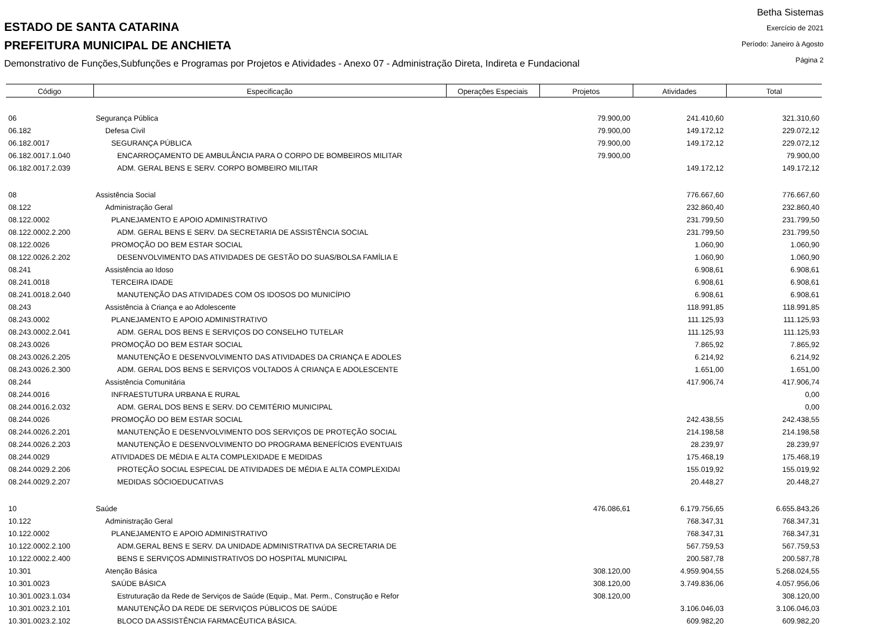ESTADO DE SANTA CATARINA
PREFEITURA MUNICIPAL DE ANCHIETA
Demonstrativo de Funções,Subfunções e Programas por Projetos e Atividades - Anexo 07 - Administração Direta, Indireta e Fundacional
Betha Sistemas
Exercício de 2021
Período: Janeiro à Agosto
Página 2
| Código | Especificação | Operações Especiais | Projetos | Atividades | Total |
| --- | --- | --- | --- | --- | --- |
| 06 | Segurança Pública | | 79.900,00 | 241.410,60 | 321.310,60 |
| 06.182 | Defesa Civil | | 79.900,00 | 149.172,12 | 229.072,12 |
| 06.182.0017 | SEGURANÇA PÚBLICA | | 79.900,00 | 149.172,12 | 229.072,12 |
| 06.182.0017.1.040 | ENCARROÇAMENTO DE AMBULÂNCIA PARA O CORPO DE BOMBEIROS MILITAR | | 79.900,00 | | 79.900,00 |
| 06.182.0017.2.039 | ADM. GERAL BENS E SERV. CORPO BOMBEIRO MILITAR | | | 149.172,12 | 149.172,12 |
| 08 | Assistência Social | | | 776.667,60 | 776.667,60 |
| 08.122 | Administração Geral | | | 232.860,40 | 232.860,40 |
| 08.122.0002 | PLANEJAMENTO E APOIO ADMINISTRATIVO | | | 231.799,50 | 231.799,50 |
| 08.122.0002.2.200 | ADM. GERAL BENS E SERV. DA SECRETARIA DE ASSISTÊNCIA SOCIAL | | | 231.799,50 | 231.799,50 |
| 08.122.0026 | PROMOÇÃO DO BEM ESTAR SOCIAL | | | 1.060,90 | 1.060,90 |
| 08.122.0026.2.202 | DESENVOLVIMENTO DAS ATIVIDADES DE GESTÃO DO SUAS/BOLSA FAMÍLIA E | | | 1.060,90 | 1.060,90 |
| 08.241 | Assistência ao Idoso | | | 6.908,61 | 6.908,61 |
| 08.241.0018 | TERCEIRA IDADE | | | 6.908,61 | 6.908,61 |
| 08.241.0018.2.040 | MANUTENÇÃO DAS ATIVIDADES COM OS IDOSOS DO MUNICÍPIO | | | 6.908,61 | 6.908,61 |
| 08.243 | Assistência à Criança e ao Adolescente | | | 118.991,85 | 118.991,85 |
| 08.243.0002 | PLANEJAMENTO E APOIO ADMINISTRATIVO | | | 111.125,93 | 111.125,93 |
| 08.243.0002.2.041 | ADM. GERAL DOS BENS E SERVIÇOS DO CONSELHO TUTELAR | | | 111.125,93 | 111.125,93 |
| 08.243.0026 | PROMOÇÃO DO BEM ESTAR SOCIAL | | | 7.865,92 | 7.865,92 |
| 08.243.0026.2.205 | MANUTENÇÃO E DESENVOLVIMENTO DAS ATIVIDADES DA CRIANÇA E ADOLES | | | 6.214,92 | 6.214,92 |
| 08.243.0026.2.300 | ADM. GERAL DOS BENS E SERVIÇOS VOLTADOS À CRIANÇA E ADOLESCENTE | | | 1.651,00 | 1.651,00 |
| 08.244 | Assistência Comunitária | | | 417.906,74 | 417.906,74 |
| 08.244.0016 | INFRAESTUTURA URBANA E RURAL | | | | 0,00 |
| 08.244.0016.2.032 | ADM. GERAL DOS BENS E SERV. DO CEMITÉRIO MUNICIPAL | | | | 0,00 |
| 08.244.0026 | PROMOÇÃO DO BEM ESTAR SOCIAL | | | 242.438,55 | 242.438,55 |
| 08.244.0026.2.201 | MANUTENÇÃO E DESENVOLVIMENTO DOS SERVIÇOS DE PROTEÇÃO SOCIAL | | | 214.198,58 | 214.198,58 |
| 08.244.0026.2.203 | MANUTENÇÃO E DESENVOLVIMENTO DO PROGRAMA BENEFÍCIOS EVENTUAIS | | | 28.239,97 | 28.239,97 |
| 08.244.0029 | ATIVIDADES DE MÉDIA E ALTA COMPLEXIDADE E MEDIDAS | | | 175.468,19 | 175.468,19 |
| 08.244.0029.2.206 | PROTEÇÃO SOCIAL ESPECIAL DE ATIVIDADES DE MÉDIA E ALTA COMPLEXIDAI | | | 155.019,92 | 155.019,92 |
| 08.244.0029.2.207 | MEDIDAS SÓCIOEDUCATIVAS | | | 20.448,27 | 20.448,27 |
| 10 | Saúde | | 476.086,61 | 6.179.756,65 | 6.655.843,26 |
| 10.122 | Administração Geral | | | 768.347,31 | 768.347,31 |
| 10.122.0002 | PLANEJAMENTO E APOIO ADMINISTRATIVO | | | 768.347,31 | 768.347,31 |
| 10.122.0002.2.100 | ADM.GERAL BENS E SERV. DA UNIDADE ADMINISTRATIVA DA SECRETARIA DE | | | 567.759,53 | 567.759,53 |
| 10.122.0002.2.400 | BENS E SERVIÇOS ADMINISTRATIVOS DO HOSPITAL MUNICIPAL | | | 200.587,78 | 200.587,78 |
| 10.301 | Atenção Básica | | 308.120,00 | 4.959.904,55 | 5.268.024,55 |
| 10.301.0023 | SAÚDE BÁSICA | | 308.120,00 | 3.749.836,06 | 4.057.956,06 |
| 10.301.0023.1.034 | Estruturação da Rede de Serviços de Saúde (Equip., Mat. Perm., Construção e Refor | | 308.120,00 | | 308.120,00 |
| 10.301.0023.2.101 | MANUTENÇÃO DA REDE DE SERVIÇOS PÚBLICOS DE SAÚDE | | | 3.106.046,03 | 3.106.046,03 |
| 10.301.0023.2.102 | BLOCO DA ASSISTÊNCIA FARMACÊUTICA BÁSICA. | | | 609.982,20 | 609.982,20 |